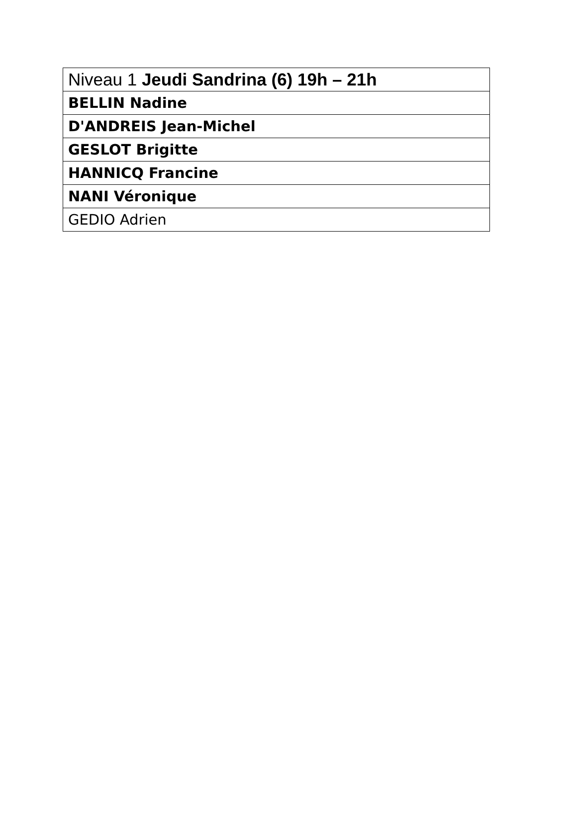| Niveau 1 Jeudi Sandrina (6) 19h – 21h |
| BELLIN Nadine |
| D'ANDREIS Jean-Michel |
| GESLOT Brigitte |
| HANNICQ Francine |
| NANI Véronique |
| GEDIO Adrien |